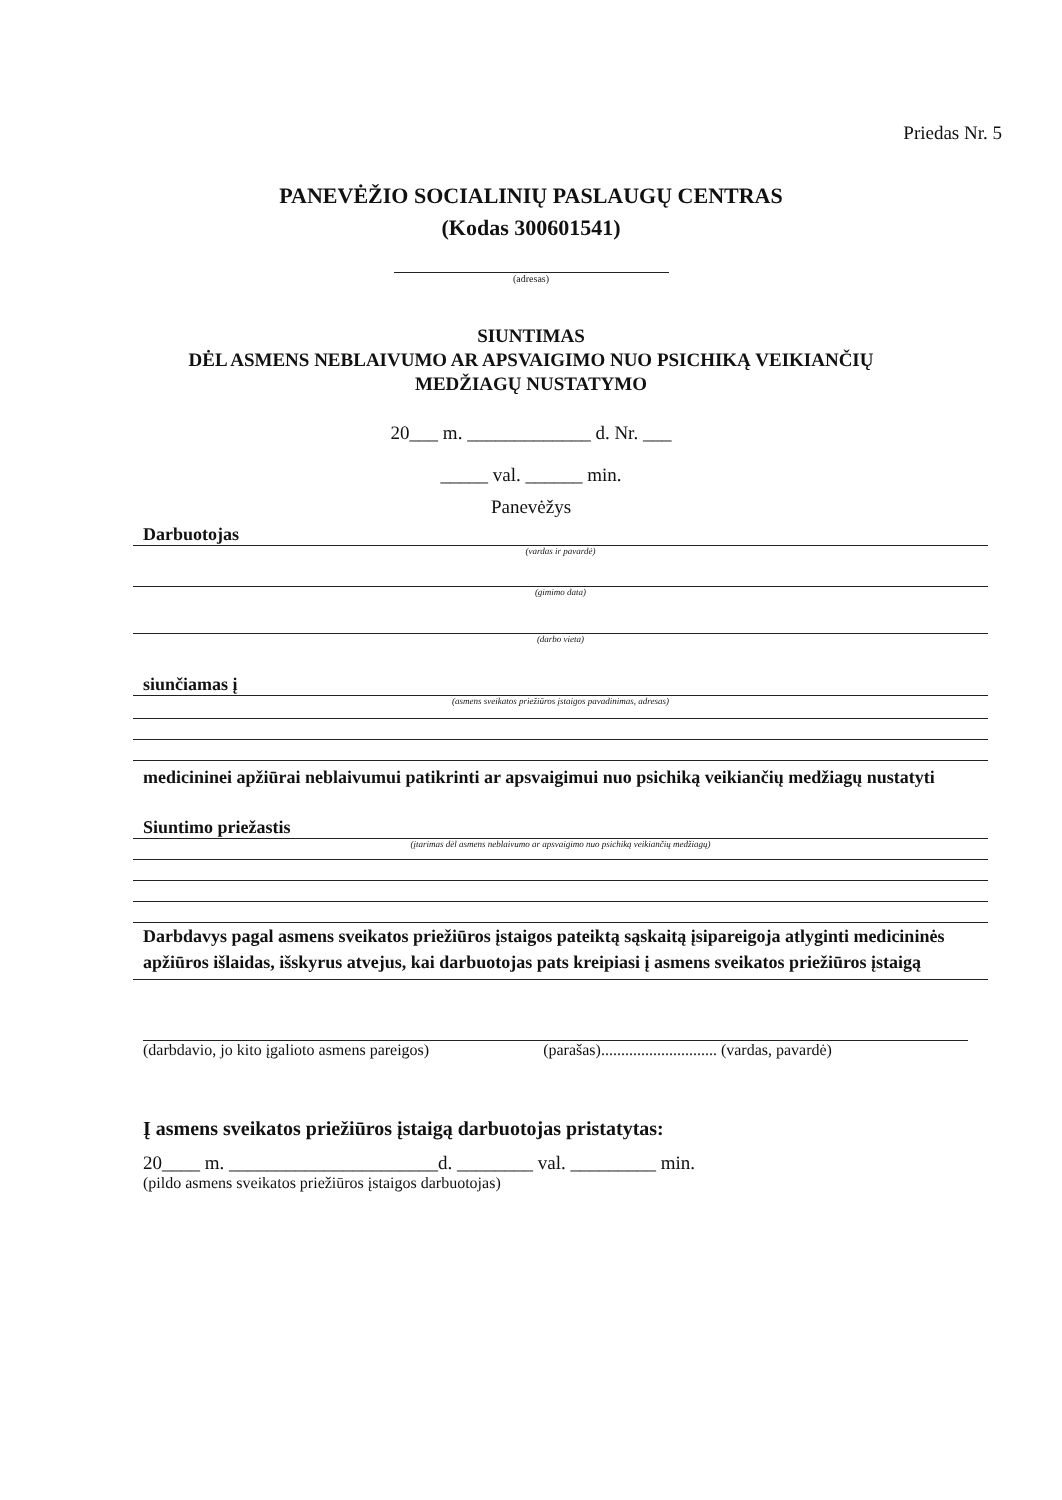Priedas Nr. 5
PANEVĖŽIO SOCIALINIŲ PASLAUGŲ CENTRAS
(Kodas 300601541)
(adresas)
SIUNTIMAS
DĖL ASMENS NEBLAIVUMO AR APSVAIGIMO NUO PSICHIKĄ VEIKIANČIŲ
MEDŽIAGŲ NUSTATYMO
20___ m. _____________ d. Nr. ___
_____ val. ______ min.
Panevėžys
Darbuotojas
(vardas ir pavardė)
(gimimo data)
(darbo vieta)
siunčiamas į
(asmens sveikatos priežiūros įstaigos pavadinimas, adresas)
medicininei apžiūrai neblaivumui patikrinti ar apsvaigimui nuo psichiką veikiančių medžiagų nustatyti
Siuntimo priežastis
(įtarimas dėl asmens neblaivumo ar apsvaigimo nuo psichiką veikiančių medžiagų)
Darbdavys pagal asmens sveikatos priežiūros įstaigos pateiktą sąskaitą įsipareigoja atlyginti medicininės apžiūros išlaidas, išskyrus atvejus, kai darbuotojas pats kreipiasi į asmens sveikatos priežiūros įstaigą
(darbdavio, jo kito įgalioto asmens pareigos) (parašas)............................. (vardas, pavardė)
Į asmens sveikatos priežiūros įstaigą darbuotojas pristatytas:
20____ m. ______________________d. ________ val. _________ min.
(pildo asmens sveikatos priežiūros įstaigos darbuotojas)